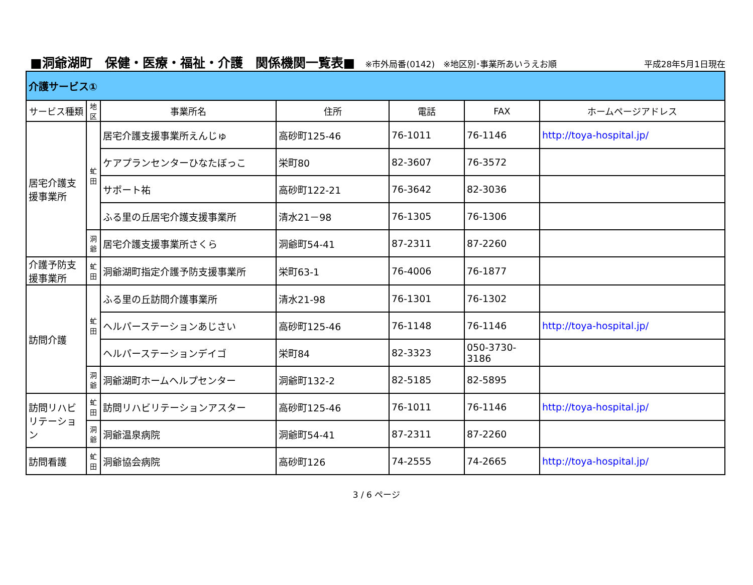■洞爺湖町　保健・医療・福祉・介護　関係機関一覧表■
※市外局番(0142)　※地区別･事業所あいうえお順 平成28年5月1日現在
| 介護サービス① | | | | | | |
| サービス種類 | 地 区 | 事業所名 | 住所 | 電話 | FAX | ホームページアドレス |
| 居宅介護支援事業所 | 虻 田 | 居宅介護支援事業所えんじゅ | 高砂町125-46 | 76-1011 | 76-1146 | http://toya-hospital.jp/ |
| | | ケアプランセンターひなたぼっこ | 栄町80 | 82-3607 | 76-3572 | |
| | | サポート祐 | 高砂町122-21 | 76-3642 | 82-3036 | |
| | | ふる里の丘居宅介護支援事業所 | 清水21－98 | 76-1305 | 76-1306 | |
| | 洞 爺 | 居宅介護支援事業所さくら | 洞爺町54-41 | 87-2311 | 87-2260 | |
| 介護予防支援事業所 | 虻 田 | 洞爺湖町指定介護予防支援事業所 | 栄町63-1 | 76-4006 | 76-1877 | |
| 訪問介護 | 虻 田 | ふる里の丘訪問介護事業所 | 清水21-98 | 76-1301 | 76-1302 | |
| | | ヘルパーステーションあじさい | 高砂町125-46 | 76-1148 | 76-1146 | http://toya-hospital.jp/ |
| | | ヘルパーステーションデイゴ | 栄町84 | 82-3323 | 050-3730-3186 | |
| | 洞 爺 | 洞爺湖町ホームヘルプセンター | 洞爺町132-2 | 82-5185 | 82-5895 | |
| 訪問リハビリテーション | 虻 田 | 訪問リハビリテーションアスター | 高砂町125-46 | 76-1011 | 76-1146 | http://toya-hospital.jp/ |
| | 洞 爺 | 洞爺温泉病院 | 洞爺町54-41 | 87-2311 | 87-2260 | |
| 訪問看護 | 虻 田 | 洞爺協会病院 | 高砂町126 | 74-2555 | 74-2665 | http://toya-hospital.jp/ |
3 / 6 ページ